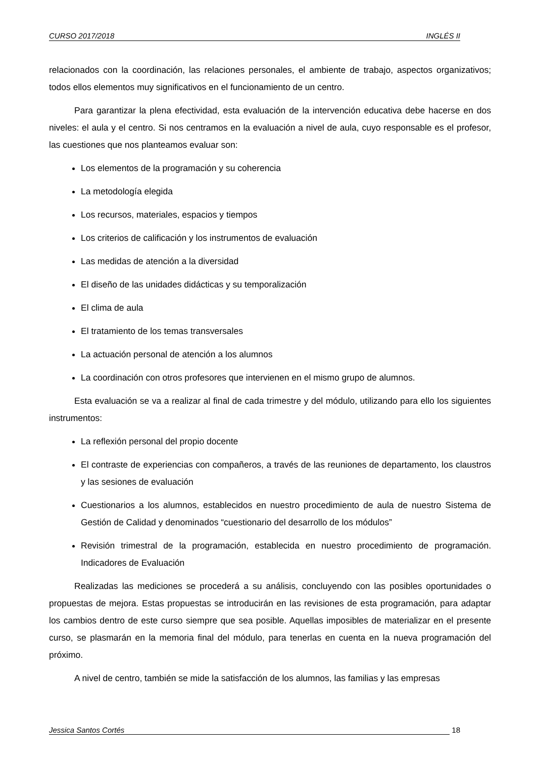CURSO 2017/2018 INGLÉS II
relacionados con la coordinación, las relaciones personales, el ambiente de trabajo, aspectos organizativos; todos ellos elementos muy significativos en el funcionamiento de un centro.
Para garantizar la plena efectividad, esta evaluación de la intervención educativa debe hacerse en dos niveles: el aula y el centro. Si nos centramos en la evaluación a nivel de aula, cuyo responsable es el profesor, las cuestiones que nos planteamos evaluar son:
Los elementos de la programación y su coherencia
La metodología elegida
Los recursos, materiales, espacios y tiempos
Los criterios de calificación y los instrumentos de evaluación
Las medidas de atención a la diversidad
El diseño de las unidades didácticas y su temporalización
El clima de aula
El tratamiento de los temas transversales
La actuación personal de atención a los alumnos
La coordinación con otros profesores que intervienen en el mismo grupo de alumnos.
Esta evaluación se va a realizar al final de cada trimestre y del módulo, utilizando para ello los siguientes instrumentos:
La reflexión personal del propio docente
El contraste de experiencias con compañeros, a través de las reuniones de departamento, los claustros y las sesiones de evaluación
Cuestionarios a los alumnos, establecidos en nuestro procedimiento de aula de nuestro Sistema de Gestión de Calidad y denominados “cuestionario del desarrollo de los módulos”
Revisión trimestral de la programación, establecida en nuestro procedimiento de programación. Indicadores de Evaluación
Realizadas las mediciones se procederá a su análisis, concluyendo con las posibles oportunidades o propuestas de mejora. Estas propuestas se introducirán en las revisiones de esta programación, para adaptar los cambios dentro de este curso siempre que sea posible. Aquellas imposibles de materializar en el presente curso, se plasmarán en la memoria final del módulo, para tenerlas en cuenta en la nueva programación del próximo.
A nivel de centro, también se mide la satisfacción de los alumnos, las familias y las empresas
Jessica Santos Cortés 18